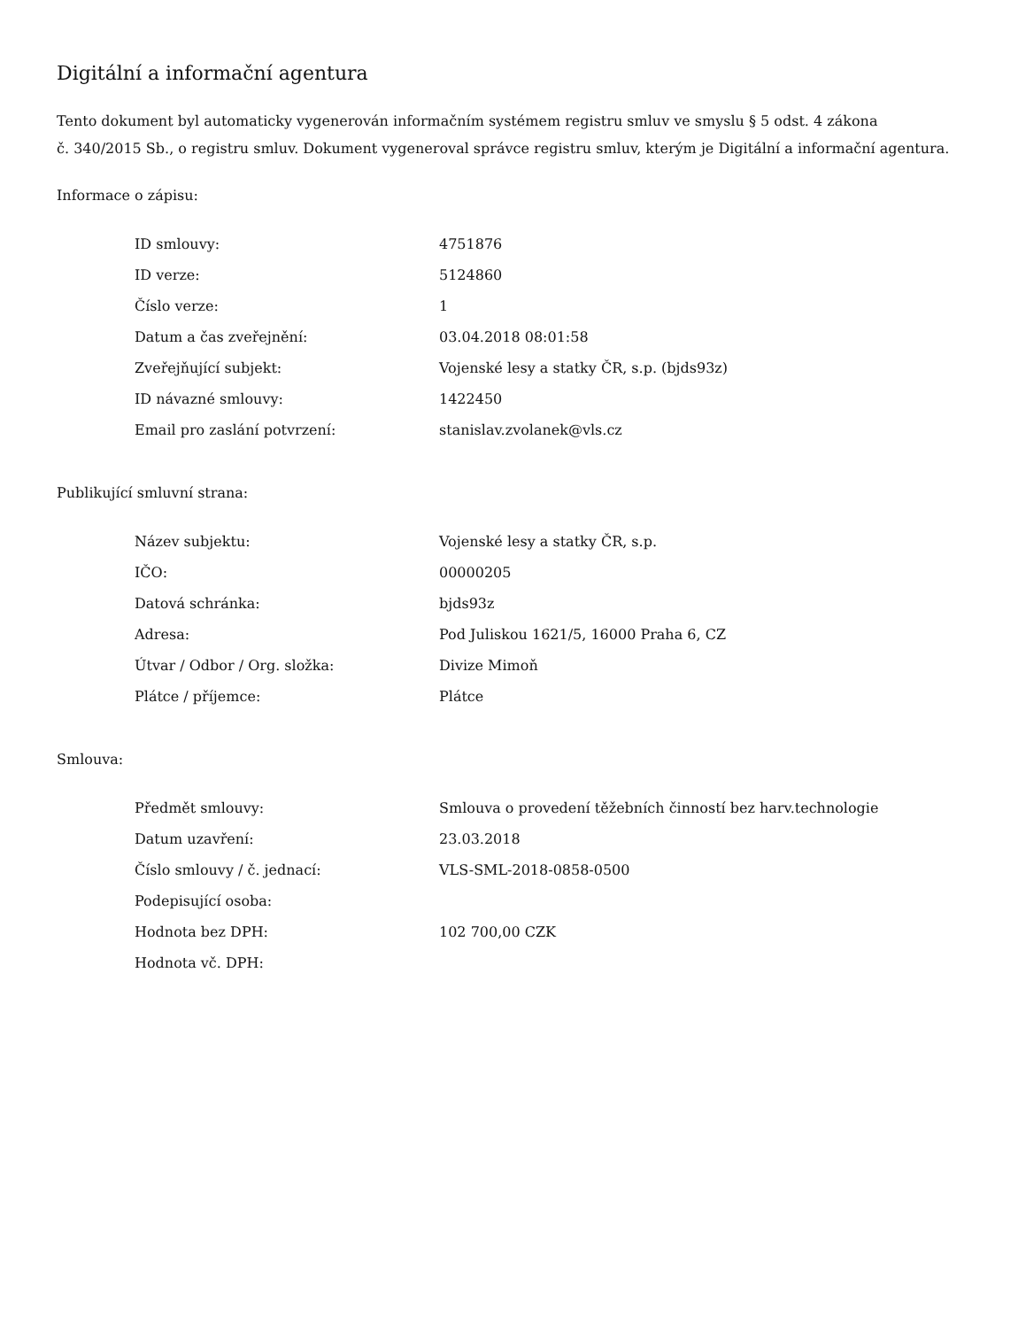Digitální a informační agentura
Tento dokument byl automaticky vygenerován informačním systémem registru smluv ve smyslu § 5 odst. 4 zákona
č. 340/2015 Sb., o registru smluv. Dokument vygeneroval správce registru smluv, kterým je Digitální a informační agentura.
Informace o zápisu:
| ID smlouvy: | 4751876 |
| ID verze: | 5124860 |
| Číslo verze: | 1 |
| Datum a čas zveřejnění: | 03.04.2018 08:01:58 |
| Zveřejňující subjekt: | Vojenské lesy a statky ČR, s.p. (bjds93z) |
| ID návazné smlouvy: | 1422450 |
| Email pro zaslání potvrzení: | stanislav.zvolanek@vls.cz |
Publikující smluvní strana:
| Název subjektu: | Vojenské lesy a statky ČR, s.p. |
| IČO: | 00000205 |
| Datová schránka: | bjds93z |
| Adresa: | Pod Juliskou 1621/5, 16000 Praha 6, CZ |
| Útvar / Odbor / Org. složka: | Divize Mimoň |
| Plátce / příjemce: | Plátce |
Smlouva:
| Předmět smlouvy: | Smlouva o provedení těžebních činností bez harv.technologie |
| Datum uzavření: | 23.03.2018 |
| Číslo smlouvy / č. jednací: | VLS-SML-2018-0858-0500 |
| Podepisující osoba: | |
| Hodnota bez DPH: | 102 700,00 CZK |
| Hodnota vč. DPH: | |